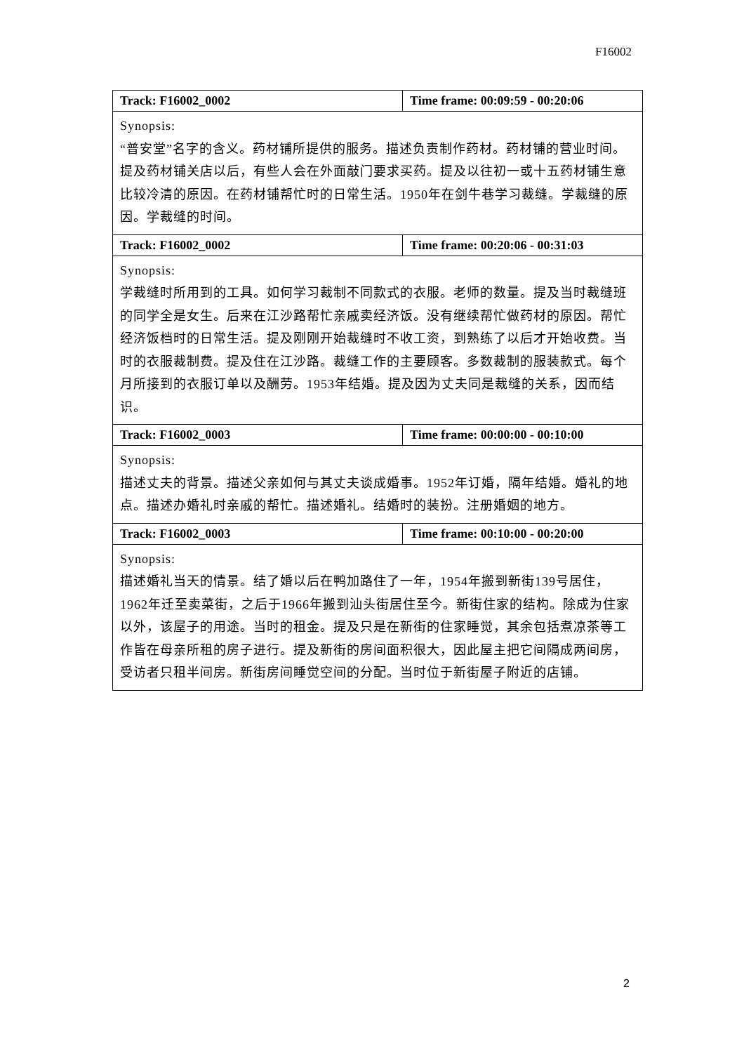F16002
| Track: F16002_0002 | Time frame: 00:09:59 - 00:20:06 |
| --- | --- |
| Synopsis: “普安堂”名字的含义。药材铺所提供的服务。描述负责制作药材。药材铺的营业时间。提及药材铺关店以后，有些人会在外面敲门要求买药。提及以往初一或十五药材铺生意比较冷清的原因。在药材铺帮忙时的日常生活。1950年在剑牛巷学习裁缝。学裁缝的原因。学裁缝的时间。 | |
| Track: F16002_0002 | Time frame: 00:20:06 - 00:31:03 |
| Synopsis: 学裁缝时所用到的工具。如何学习裁制不同款式的衣服。老师的数量。提及当时裁缝班的同学全是女生。后来在江沙路帮忙亲戚卖经济饭。没有继续帮忙做药材的原因。帮忙经济饭档时的日常生活。提及刚刚开始裁缝时不收工资，到熟练了以后才开始收费。当时的衣服裁制费。提及住在江沙路。裁缝工作的主要顾客。多数裁制的服装款式。每个月所接到的衣服订单以及酬劳。1953年结婚。提及因为丈夫同是裁缝的关系，因而结识。 | |
| Track: F16002_0003 | Time frame: 00:00:00 - 00:10:00 |
| Synopsis: 描述丈夫的背景。描述父亲如何与其丈夫谈成婚事。1952年订婚，隔年结婚。婚礼的地点。描述办婚礼时亲戚的帮忙。描述婚礼。结婚时的装扮。注册婚姻的地方。 | |
| Track: F16002_0003 | Time frame: 00:10:00 - 00:20:00 |
| Synopsis: 描述婚礼当天的情景。结了婚以后在鸭加路住了一年，1954年搬到新街139号居住，1962年迁至卖菜街，之后于1966年搬到汕头街居住至今。新街住家的结构。除成为住家以外，该屋子的用途。当时的租金。提及只是在新街的住家睡觉，其余包括煮凉茶等工作皆在母亲所租的房子进行。提及新街的房间面积很大，因此屋主把它间隔成两间房，受访者只租半间房。新街房间睡觉空间的分配。当时位于新街屋子附近的店铺。 | |
2